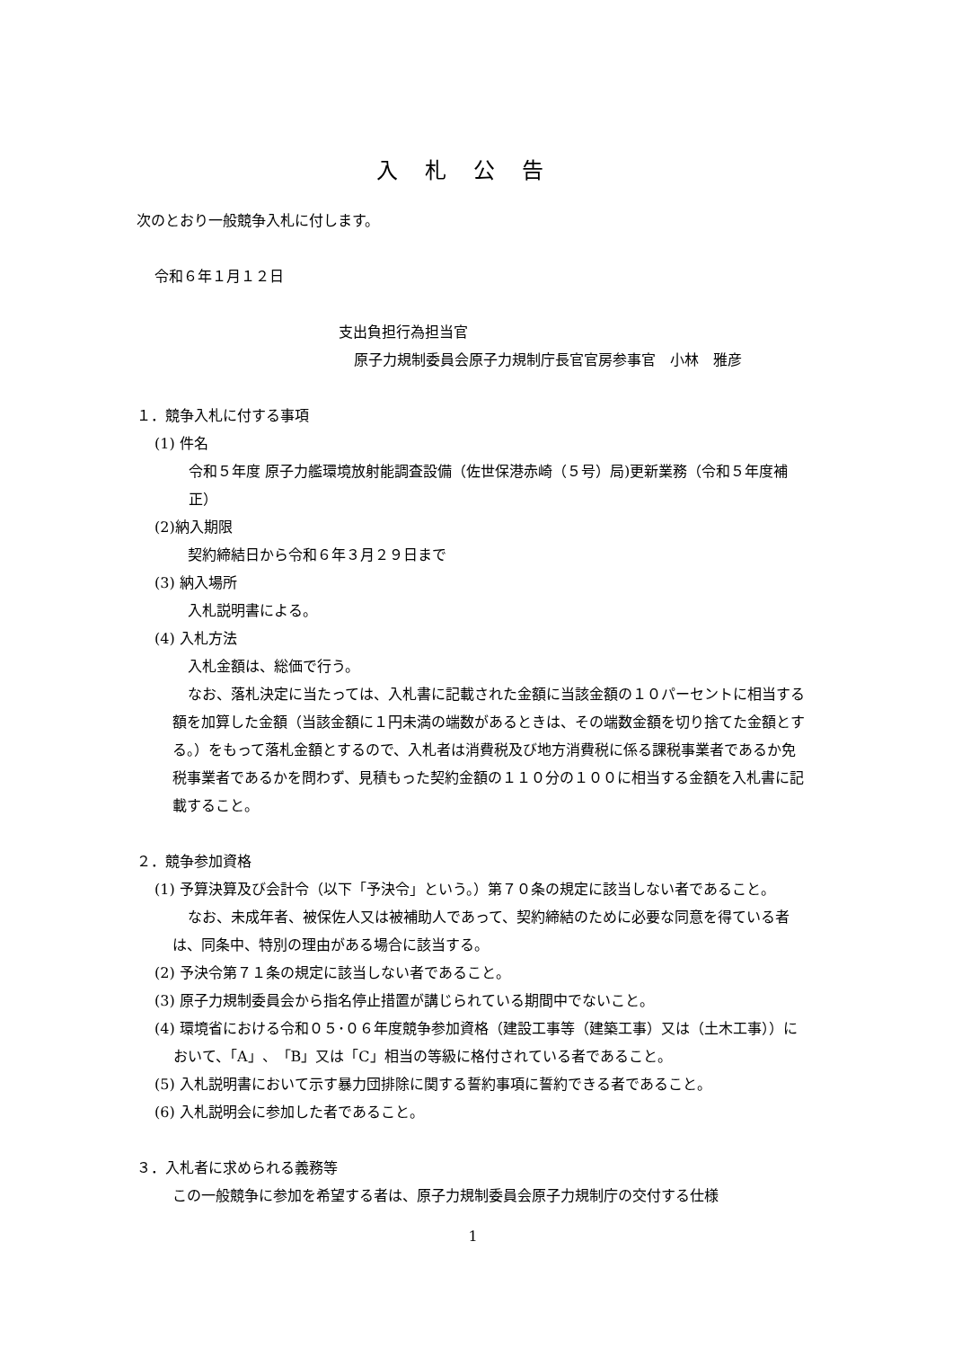入札公告
次のとおり一般競争入札に付します。
令和６年１月１２日
支出負担行為担当官
原子力規制委員会原子力規制庁長官官房参事官　小林　雅彦
１．競争入札に付する事項
(1) 件名
令和５年度 原子力艦環境放射能調査設備（佐世保港赤崎（５号）局)更新業務（令和５年度補正）
(2)納入期限
契約締結日から令和６年３月２９日まで
(3) 納入場所
入札説明書による。
(4) 入札方法
入札金額は、総価で行う。
なお、落札決定に当たっては、入札書に記載された金額に当該金額の１０パーセントに相当する額を加算した金額（当該金額に１円未満の端数があるときは、その端数金額を切り捨てた金額とする。）をもって落札金額とするので、入札者は消費税及び地方消費税に係る課税事業者であるか免税事業者であるかを問わず、見積もった契約金額の１１０分の１００に相当する金額を入札書に記載すること。
２．競争参加資格
(1) 予算決算及び会計令（以下「予決令」という。）第７０条の規定に該当しない者であること。
なお、未成年者、被保佐人又は被補助人であって、契約締結のために必要な同意を得ている者は、同条中、特別の理由がある場合に該当する。
(2) 予決令第７１条の規定に該当しない者であること。
(3) 原子力規制委員会から指名停止措置が講じられている期間中でないこと。
(4) 環境省における令和０５･０６年度競争参加資格（建設工事等（建築工事）又は（土木工事））において、「A」、「B」又は「C」相当の等級に格付されている者であること。
(5) 入札説明書において示す暴力団排除に関する誓約事項に誓約できる者であること。
(6) 入札説明会に参加した者であること。
３．入札者に求められる義務等
この一般競争に参加を希望する者は、原子力規制委員会原子力規制庁の交付する仕様
1